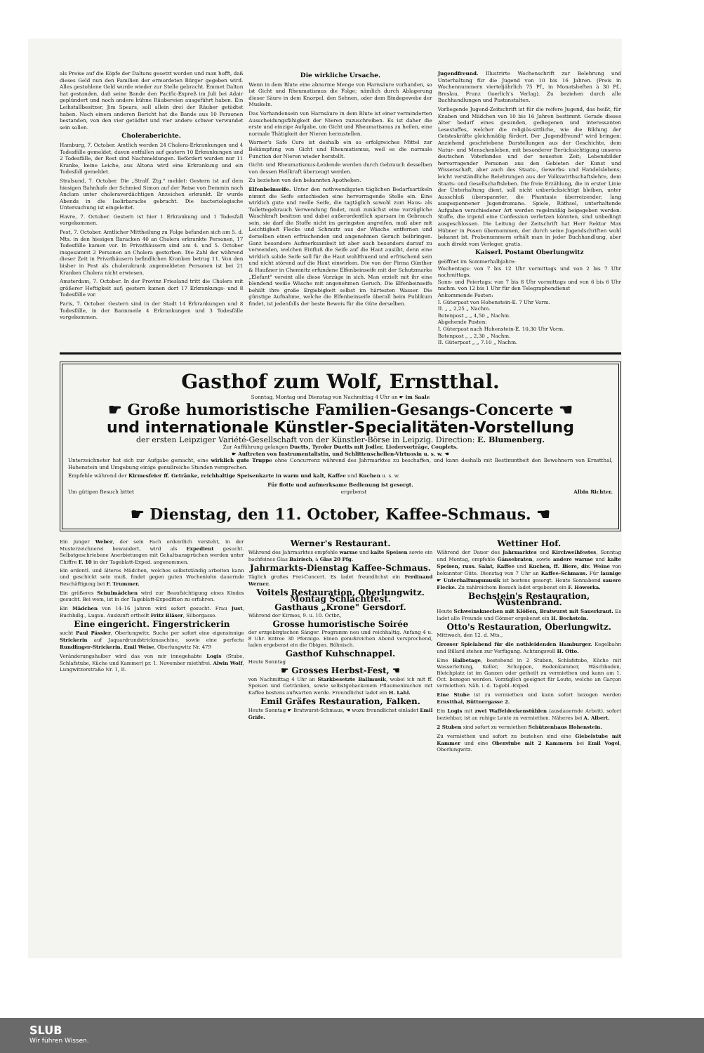als Preise auf die Köpfe der Daltons gesetzt worden und man hofft, daß dieses Geld nun den Familien der ermordeten Bürger gegeben wird. Alles gestohlene Geld wurde wieder zur Stelle gebracht. Emmet Dalton hat gestanden, daß seine Bande den Pacific-Expreß im Juli bei Adair geplündert und noch andere kühne Räubereien ausgeführt haben. Ein Leihstallbesitzer, Jim Spears, soll allein drei der Räuber getödtet haben. Nach einem anderen Bericht hat die Bande aus 10 Personen bestanden, von den vier getödtet und vier andere schwer verwundet sein sollen.
Choleraberichte.
Hamburg, 7. October. Amtlich werden 24 Cholera-Erkrankungen und 4 Todesfälle gemeldet; davon entfallen auf gestern 10 Erkrankungen und 2 Todesfälle, der Rest sind Nachmeldungen. Befördert wurden nur 11 Kranke, keine Leiche, aus Altona wird eine Erkrankung und ein Todesfall gemeldet.
Stralsund, 7. October. Die „Stralf. Ztg." meldet: Gestern ist auf dem hiesigen Bahnhofe der Schmied Simon auf der Reise von Demmin nach Anclam unter choleraverdächtigen Anzeichen erkrankt. Er wurde Abends in die Isolirbaracke gebracht. Die bacteriologische Untersuchung ist eingeleitet.
Havre, 7. October. Gestern ist hier 1 Erkrankung und 1 Todesfall vorgekommen.
Pest, 7. October. Amtlicher Mittheilung zu Folge befanden sich am 5. d. Mts. in den hiesigen Baracken 40 an Cholera erkrankte Personen, 17 Todesfälle kamen vor. In Privathäusern sind am 4. und 5. October insgesammt 2 Personen an Cholera gestorben. Die Zahl der während dieser Zeit in Privathäusern befindlichen Kranken betrug 11. Von den bisher in Pest als cholerakrank angemeldeten Personen ist bei 21 Kranken Cholera nicht erwiesen.
Amsterdam, 7. October. In der Provinz Friesland tritt die Cholera mit größerer Heftigkeit auf; gestern kamen dort 17 Erkrankungs- und 8 Todesfälle vor.
Paris, 7. October. Gestern sind in der Stadt 14 Erkrankungen und 8 Todesfälle, in der Bannmeile 4 Erkrankungen und 3 Todesfälle vorgekommen.
Die wirkliche Ursache.
Wenn in dem Blute eine abnorme Menge von Harnsäure vorhanden, so ist Gicht und Rheumatismus die Folge; nämlich durch Ablagerung dieser Säure in dem Knorpel, den Sehnen, oder dem Bindegewebe der Muskeln.
Das Vorhandensein von Harnsäure in dem Blute ist einer verminderten Ausscheidungsfähigkeit der Nieren zuzuschreiben. Es ist daher die erste und einzige Aufgabe, um Gicht und Rheumatismus zu heilen, eine normale Thätigkeit der Nieren herzustellen.
Warner's Safe Cure ist deshalb ein so erfolgreiches Mittel zur Bekämpfung von Gicht und Rheumatismus, weil es die normale Function der Nieren wieder herstellt.
Gicht- und Rheumatismus-Leidende werden durch Gebrauch desselben von dessen Heilkraft überzeugt werden.
Zu beziehen von den bekannten Apotheken.
Elfenbeinseife. Unter den nothwendigsten täglichen Bedarfsartikeln nimmt die Seife entschieden eine hervorragende Stelle ein. Eine wirklich gute und reelle Seife, die tagtäglich sowohl zum Haus- als Toilettegebrauch Verwendung findet, muß zunächst eine vorzügliche Waschkraft besitzen und dabei außerordentlich sparsam im Gebrauch sein, sie darf die Stoffe nicht im geringsten angreifen, muß aber mit Leichtigkeit Flecke und Schmutz aus der Wäsche entfernen und derselben einen erfrischenden und angenehmen Geruch beibringen. Ganz besondere Aufmerksamkeit ist aber auch besonders darauf zu verwenden, welchen Einfluß die Seife auf die Haut ausübt, denn eine wirklich solide Seife soll für die Haut wohlthuend und erfrischend sein und nicht störend auf die Haut einwirken. Die von der Firma Günther & Haußner in Chemnitz erfundene Elfenbeinseife mit der Schutzmarke „Elefant" vereint alle diese Vorzüge in sich. Man erzielt mit ihr eine blendend weiße Wäsche mit angenehmen Geruch. Die Elfenbeinseife behält ihre große Ergiebigkeit selbst im härtesten Wasser. Die günstige Aufnahme, welche die Elfenbeinseife überall beim Publikum findet, ist jedenfalls der beste Beweis für die Güte derselben.
Jugendfreund. Illustrirte Wochenschrift zur Belehrung und Unterhaltung für die Jugend von 10 bis 16 Jahren. (Preis in Wochennummern vierteljährlich 75 Pf., in Monatsheften à 30 Pf., Breslau, Franz Goerlich's Verlag). Zu beziehen durch alle Buchhandlungen und Postanstalten.
Vorliegende Jugend-Zeitschrift ist für die reifere Jugend, das heißt, für Knaben und Mädchen von 10 bis 16 Jahren bestimmt. Gerade dieses Alter bedarf eines gesunden, gediegenen und interessanten Lesestoffes, welcher die religiös-sittliche, wie die Bildung der Geisteskräfte gleichmäßig fördert. Der „Jugendfreund" wird bringen: Anziehend geschriebene Darstellungen aus der Geschichte, dem Natur- und Menschenleben, mit besonderer Berücksichtigung unseres deutschen Vaterlandes und der neuesten Zeit; Lebensbilder hervorragender Personen aus den Gebieten der Kunst und Wissenschaft, aber auch des Staats-, Gewerbs- und Handelslebens; leicht verständliche Belehrungen aus der Volkswirthschaftslehre, dem Staats- und Gesellschaftsleben. Die freie Erzählung, die in erster Linie der Unterhaltung dient, soll nicht unberücksichtigt bleiben, unter Ausschluß überspannter, die Phantasie überreizender, lang ausgesponnener Jugendromane. Spiele, Räthsel, unterhaltende Aufgaben verschiedener Art werden regelmäßig beigegeben werden. Stoffe, die irgend eine Confession verletzen könnten, sind unbedingt ausgeschlossen. Die Leitung der Zeitschrift hat Herr Rektor Max Hübner in Posen übernommen, der durch seine Jugendschriften wohl bekannt ist. Probenummern erhält man in jeder Buchhandlung, aber auch direkt vom Verleger, gratis.
Kaiserl. Postamt Oberlungwitz
geöffnet im Sommerhalbjahre:
Wochentags: von 7 bis 12 Uhr vormittags und von 2 bis 7 Uhr nachmittags.
Sonn- und Feiertags: von 7 bis 8 Uhr vormittags und von 6 bis 6 Uhr nachm. von 12 bis 1 Uhr für den Telegraphendienst
Ankommende Posten:
I. Güterpost von Hohenstein-E. 7 Uhr Vorm.
II. „ „ 2,25 „ Nachm.
Botenpost „ „ 4,50 „ Nachm.
Abgehende Posten:
I. Güterpost nach Hohenstein-E. 10,30 Uhr Vorm.
Botenpost „ „ 2,30 „ Nachm.
II. Güterpost „ „ 7.10 „ Nachm.
Gasthof zum Wolf, Ernstthal.
Sonntag, Montag und Dienstag von Nachmittag 4 Uhr an ☛ im Saale
☛ Große humoristische Familien-Gesangs-Concerte ☚
und internationale Künstler-Specialitäten-Vorstellung
der ersten Leipziger Variété-Gesellschaft von der Künstler-Börse in Leipzig. Direction: E. Blumenberg.
Zur Aufführung gelangen Duetts, Tyroler Duetts mit Jodler, Liedervorträge, Couplets.
☛ Auftreten von Instrumentalistin, und Schlittenschellen-Virtuosin u. s. w. ☚
Unterzeichneter hat sich zur Aufgabe gemacht, eine wirklich gute Truppe ohne Concurrenz während des Jahrmarktes zu beschaffen, und kann deshalb mit Bestimmtheit den Bewohnern von Ernstthal, Hohenstein und Umgebung einige genußreiche Stunden versprechen.
Empfehle während der Kirmesfeier ff. Getränke, reichhaltige Speisenkarte in warm und kalt, Kaffee und Kuchen u. s. w.
Für flotte und aufmerksame Bedienung ist gesorgt.
Um gütigen Besuch bittet ergebenst Albin Richter.
☛ Dienstag, den 11. October, Kaffee-Schmaus. ☚
Ein junger Weber, der sein Fach ordentlich versteht, in der Musterzeichnerei bewandert, wird als Expedient gesucht. Selbstgeschriebene Anerbietungen mit Gehaltsansprüchen werden unter Chiffre F. 10 in der Tageblatt-Exped. angenommen.
Ein ordentl. und älteres Mädchen, welches selbstständig arbeiten kann und geschickt sein muß, findet gegen guten Wochenlohn dauernde Beschäftigung bei F. Trummer.
Ein größeres Schulmädchen wird zur Beaufsichtigung eines Kindes gesucht. Bei wem, ist in der Tageblatt-Expedition zu erfahren.
Ein Mädchen von 14–16 Jahren wird sofort gesucht. Frau Just, Buchhdlg., Lugau. Auskunft ertheilt Fritz Bläser, Silbergasse.
Eine eingericht. Fingerstrickerin
sucht Paul Pässler, Oberlungwitz. Suche per sofort eine eigensinnige Strickerin auf Jaquardrundstrickmaschine, sowie eine perfecte Rundfinger-Strickerin. Emil Weise, Oberlungwitz Nr. 479
Veränderungshalber wird das von mir innegehabte Logis (Stube, Schlafstube, Küche und Kammer) pr. 1. November miethfrei. Alwin Wolf, Lungwitzerstraße Nr. 1, II.
Werner's Restaurant.
Während des Jahrmarktes empfehle warme und kalte Speisen sowie ein hochfeines Glas Bairisch, à Glas 20 Pfg.
Jahrmarkts-Dienstag Kaffee-Schmaus.
Täglich großes Frei-Concert. Es ladet freundlichst ein Ferdinand Werner.
Voitels Restauration, Oberlungwitz. Montag Schlachtfest.
Gasthaus „Krone" Gersdorf.
Während der Kirmes, 9. u. 10. Octbr.,
Grosse humoristische Soirée
der erzgebirgischen Sänger. Programm neu und reichhaltig. Anfang 4 u. 8 Uhr. Entree 30 Pfennige. Einen genußreichen Abend versprechend, laden ergebenst ein die Obigen. Böhnisch.
Gasthof Kuhschnappel.
Heute Sonntag
☛ Grosses Herbst-Fest, ☚
von Nachmittag 4 Uhr an Starkbesetzte Ballmusik, wobei ich mit ff. Speisen und Getränken, sowie selbstgebackenem Pflaumenkuchen mit Kaffee bestens aufwarten werde. Freundlichst ladet ein H. Lahl.
Emil Gräfes Restauration, Falken.
Heute Sonntag ☛ Bratwurst-Schmaus, ☚ wozu freundlichst einladet Emil Gräfe.
Wettiner Hof.
Während der Dauer des Jahrmarktes und Kirchweihfestes, Sonntag und Montag, empfehle Gänsebraten, sowie andere warme und kalte Speisen, russ. Salat, Kaffee und Kuchen, ff. Biere, div. Weine von bekannter Güte. Dienstag von 7 Uhr an Kaffee-Schmaus. Für launige ☛ Unterhaltungsmusik ist bestens gesorgt. Heute Sonnabend sauere Flecke. Zu zahlreichem Besuch ladet ergebenst ein F. Howorka.
Bechstein's Restauration, Wüstenbrand.
Heute Schweinsknochen mit Klößen, Bratwurst mit Sauerkraut. Es ladet alle Freunde und Gönner ergebenst ein H. Bechstein.
Otto's Restauration, Oberlungwitz.
Mittwoch, den 12. d. Mts.,
Grosser Spielabend für die nothleidenden Hamburger. Kegelbahn und Billard stehen zur Verfügung. Achtungsvoll H. Otto.
Eine Halbetage, bestehend in 2 Stuben, Schlafstube, Küche mit Wasserleitung, Keller, Schuppen, Bodenkammer, Wäschboden, Bleichplatz ist im Ganzen oder getheilt zu vermiethen und kann am 1. Oct. bezogen werden. Vorzüglich geeignet für Leute, welche an Garçon vermiethen. Näh. i. d. Tagebl.-Exped.
Eine Stube ist zu vermiethen und kann sofort bezogen werden Ernstthal, Büttnergasse 2.
Ein Logis mit zwei Waffeldeckenstühlen (ausdauernde Arbeit), sofort beziehbar, ist an ruhige Leute zu vermiethen. Näheres bei A. Albert.
2 Stuben sind sofort zu vermiethen Schützenhaus Hohenstein.
Zu vermiethen und sofort zu beziehen sind eine Giebelstube mit Kammer und eine Oberstube mit 2 Kammern bei Emil Vogel, Oberlungwitz.
SLUB
Wir führen Wissen.